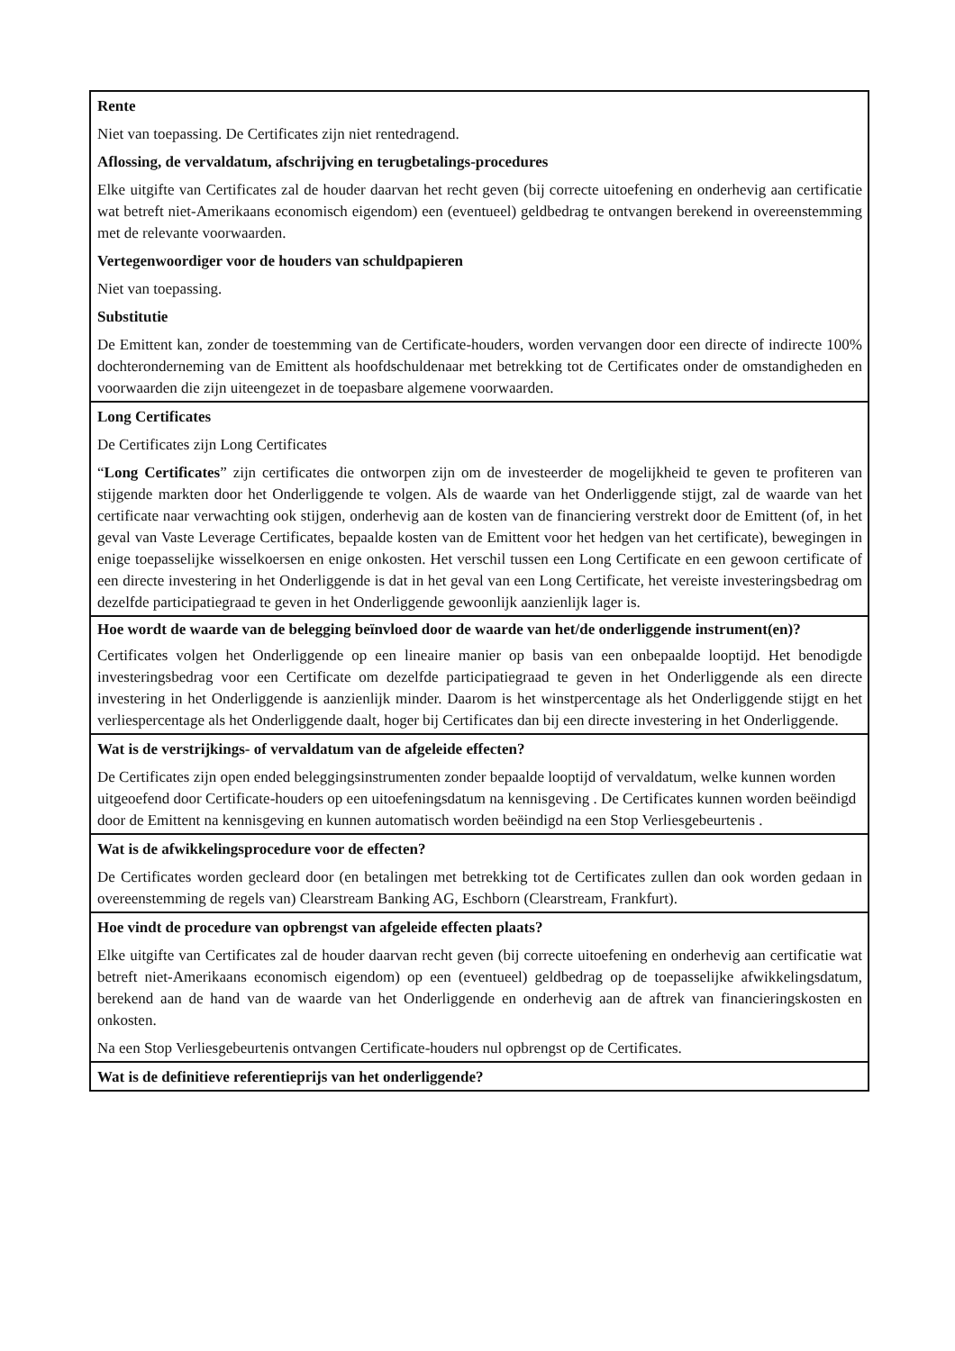| Rente Niet van toepassing. De Certificates zijn niet rentedragend. Aflossing, de vervaldatum, afschrijving en terugbetalings-procedures Elke uitgifte van Certificates zal de houder daarvan het recht geven (bij correcte uitoefening en onderhevig aan certificatie wat betreft niet-Amerikaans economisch eigendom) een (eventueel) geldbedrag te ontvangen berekend in overeenstemming met de relevante voorwaarden. Vertegenwoordiger voor de houders van schuldpapieren Niet van toepassing. Substitutie De Emittent kan, zonder de toestemming van de Certificate-houders, worden vervangen door een directe of indirecte 100% dochteronderneming van de Emittent als hoofdschuldenaar met betrekking tot de Certificates onder de omstandigheden en voorwaarden die zijn uiteengezet in de toepasbare algemene voorwaarden. |
| Long Certificates De Certificates zijn Long Certificates “ Long Certificates ” zijn certificates die ontworpen zijn om de investeerder de mogelijkheid te geven te profiteren van stijgende markten door het Onderliggende te volgen. Als de waarde van het Onderliggende stijgt, zal de waarde van het certificate naar verwachting ook stijgen, onderhevig aan de kosten van de financiering verstrekt door de Emittent (of, in het geval van Vaste Leverage Certificates, bepaalde kosten van de Emittent voor het hedgen van het certificate), bewegingen in enige toepasselijke wisselkoersen en enige onkosten. Het verschil tussen een Long Certificate en een gewoon certificate of een directe investering in het Onderliggende is dat in het geval van een Long Certificate, het vereiste investeringsbedrag om dezelfde participatiegraad te geven in het Onderliggende gewoonlijk aanzienlijk lager is. |
| Hoe wordt de waarde van de belegging beïnvloed door de waarde van het/de onderliggende instrument(en)? Certificates volgen het Onderliggende op een lineaire manier op basis van een onbepaalde looptijd. Het benodigde investeringsbedrag voor een Certificate om dezelfde participatiegraad te geven in het Onderliggende als een directe investering in het Onderliggende is aanzienlijk minder. Daarom is het winstpercentage als het Onderliggende stijgt en het verliespercentage als het Onderliggende daalt, hoger bij Certificates dan bij een directe investering in het Onderliggende. |
| Wat is de verstrijkings- of vervaldatum van de afgeleide effecten? De Certificates zijn open ended beleggingsinstrumenten zonder bepaalde looptijd of vervaldatum, welke kunnen worden uitgeoefend door Certificate-houders op een uitoefeningsdatum na kennisgeving . De Certificates kunnen worden beëindigd door de Emittent na kennisgeving en kunnen automatisch worden beëindigd na een Stop Verliesgebeurtenis . |
| Wat is de afwikkelingsprocedure voor de effecten? De Certificates worden gecleard door (en betalingen met betrekking tot de Certificates zullen dan ook worden gedaan in overeenstemming de regels van) Clearstream Banking AG, Eschborn (Clearstream, Frankfurt). |
| Hoe vindt de procedure van opbrengst van afgeleide effecten plaats? Elke uitgifte van Certificates zal de houder daarvan recht geven (bij correcte uitoefening en onderhevig aan certificatie wat betreft niet-Amerikaans economisch eigendom) op een (eventueel) geldbedrag op de toepasselijke afwikkelingsdatum, berekend aan de hand van de waarde van het Onderliggende en onderhevig aan de aftrek van financieringskosten en onkosten. Na een Stop Verliesgebeurtenis ontvangen Certificate-houders nul opbrengst op de Certificates. |
| Wat is de definitieve referentieprijs van het onderliggende? |